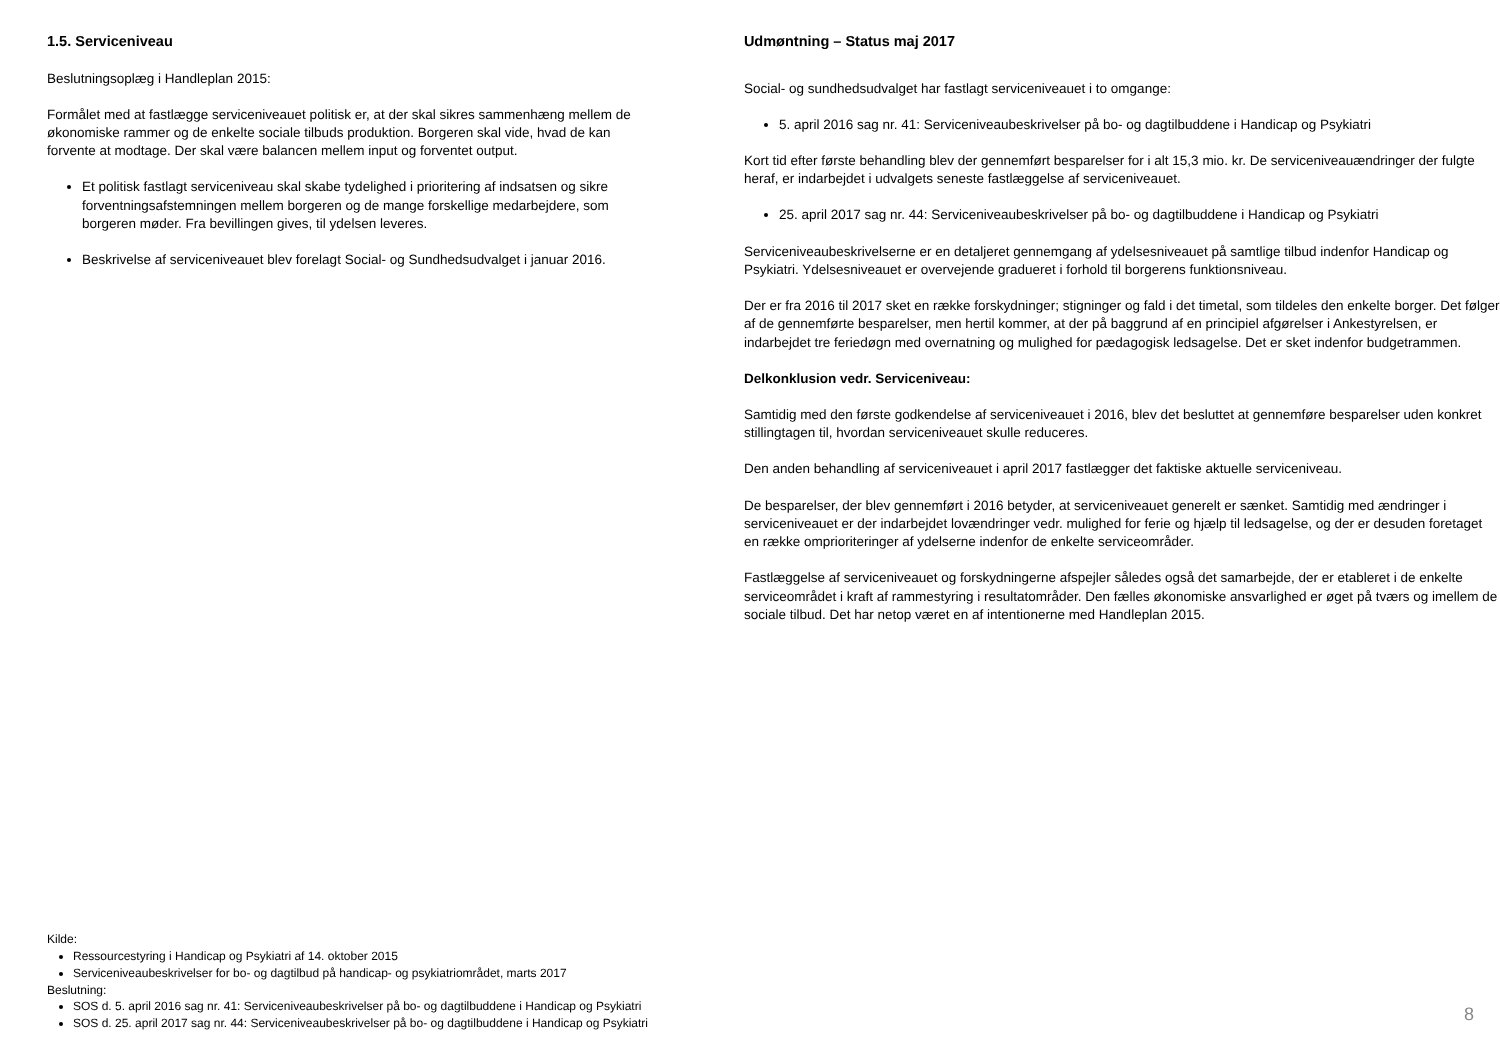1.5. Serviceniveau
Beslutningsoplæg i Handleplan 2015:
Formålet med at fastlægge serviceniveauet politisk er, at der skal sikres sammenhæng mellem de økonomiske rammer og de enkelte sociale tilbuds produktion. Borgeren skal vide, hvad de kan forvente at modtage. Der skal være balancen mellem input og forventet output.
Et politisk fastlagt serviceniveau skal skabe tydelighed i prioritering af indsatsen og sikre forventningsafstemningen mellem borgeren og de mange forskellige medarbejdere, som borgeren møder. Fra bevillingen gives, til ydelsen leveres.
Beskrivelse af serviceniveauet blev forelagt Social- og Sundhedsudvalget i januar 2016.
Kilde:
Ressourcestyring i Handicap og Psykiatri af 14. oktober 2015
Serviceniveaubeskrivelser for bo- og dagtilbud på handicap- og psykiatriområdet, marts 2017
Beslutning:
SOS d. 5. april 2016 sag nr. 41: Serviceniveaubeskrivelser på bo- og dagtilbuddene i Handicap og Psykiatri
SOS d. 25. april 2017 sag nr. 44: Serviceniveaubeskrivelser på bo- og dagtilbuddene i Handicap og Psykiatri
Udmøntning – Status maj 2017
Social- og sundhedsudvalget har fastlagt serviceniveauet i to omgange:
5. april 2016 sag nr. 41: Serviceniveaubeskrivelser på bo- og dagtilbuddene i Handicap og Psykiatri
Kort tid efter første behandling blev der gennemført besparelser for i alt 15,3 mio. kr. De serviceniveauændringer der fulgte heraf, er indarbejdet i udvalgets seneste fastlæggelse af serviceniveauet.
25. april 2017 sag nr. 44: Serviceniveaubeskrivelser på bo- og dagtilbuddene i Handicap og Psykiatri
Serviceniveaubeskrivelserne er en detaljeret gennemgang af ydelsesniveauet på samtlige tilbud indenfor Handicap og Psykiatri. Ydelsesniveauet er overvejende gradueret i forhold til borgerens funktionsniveau.
Der er fra 2016 til 2017 sket en række forskydninger; stigninger og fald i det timetal, som tildeles den enkelte borger. Det følger af de gennemførte besparelser, men hertil kommer, at der på baggrund af en principiel afgørelser i Ankestyrelsen, er indarbejdet tre feriedøgn med overnatning og mulighed for pædagogisk ledsagelse. Det er sket indenfor budgetrammen.
Delkonklusion vedr. Serviceniveau:
Samtidig med den første godkendelse af serviceniveauet i 2016, blev det besluttet at gennemføre besparelser uden konkret stillingtagen til, hvordan serviceniveauet skulle reduceres.
Den anden behandling af serviceniveauet i april 2017 fastlægger det faktiske aktuelle serviceniveau.
De besparelser, der blev gennemført i 2016 betyder, at serviceniveauet generelt er sænket. Samtidig med ændringer i serviceniveauet er der indarbejdet lovændringer vedr. mulighed for ferie og hjælp til ledsagelse, og der er desuden foretaget en række omprioriteringer af ydelserne indenfor de enkelte serviceområder.
Fastlæggelse af serviceniveauet og forskydningerne afspejler således også det samarbejde, der er etableret i de enkelte serviceområdet i kraft af rammestyring i resultatområder. Den fælles økonomiske ansvarlighed er øget på tværs og imellem de sociale tilbud. Det har netop været en af intentionerne med Handleplan 2015.
8